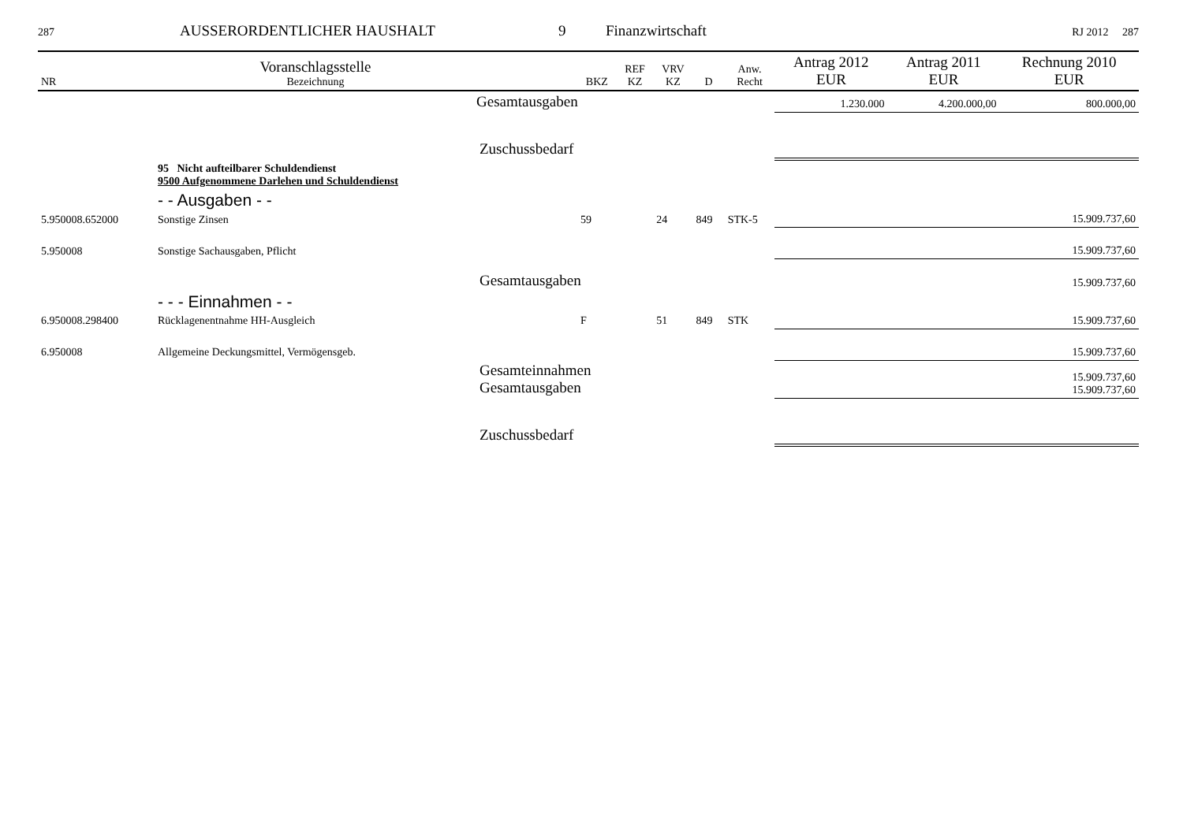287 AUSSERORDENTLICHER HAUSHALT 9 Finanzwirtschaft RJ 2012 287
| NR | Voranschlagsstelle Bezeichnung | | BKZ | REF KZ | VRV KZ | D | Anw. Recht | Antrag 2012 EUR | Antrag 2011 EUR | Rechnung 2010 EUR |
| --- | --- | --- | --- | --- | --- | --- | --- | --- | --- | --- |
| | | Gesamtausgaben | | | | | | 1.230.000 | 4.200.000,00 | 800.000,00 |
| | | Zuschussbedarf | | | | | | | | |
| | 95 Nicht aufteilbarer Schuldendienst 9500 Aufgenommene Darlehen und Schuldendienst | | | | | | | | | |
| | - - Ausgaben - - | | | | | | | | | |
| 5.950008.652000 | Sonstige Zinsen | | 59 | | 24 | 849 | STK-5 | | | 15.909.737,60 |
| 5.950008 | Sonstige Sachausgaben, Pflicht | | | | | | | | | 15.909.737,60 |
| | | Gesamtausgaben | | | | | | | | 15.909.737,60 |
| | - - - Einnahmen - - | | | | | | | | | |
| 6.950008.298400 | Rücklagenentnahme HH-Ausgleich | | F | | 51 | 849 | STK | | | 15.909.737,60 |
| 6.950008 | Allgemeine Deckungsmittel, Vermögensgeb. | | | | | | | | | 15.909.737,60 |
| | | Gesamteinnahmen Gesamtausgaben | | | | | | | | 15.909.737,60 15.909.737,60 |
| | | Zuschussbedarf | | | | | | | | |